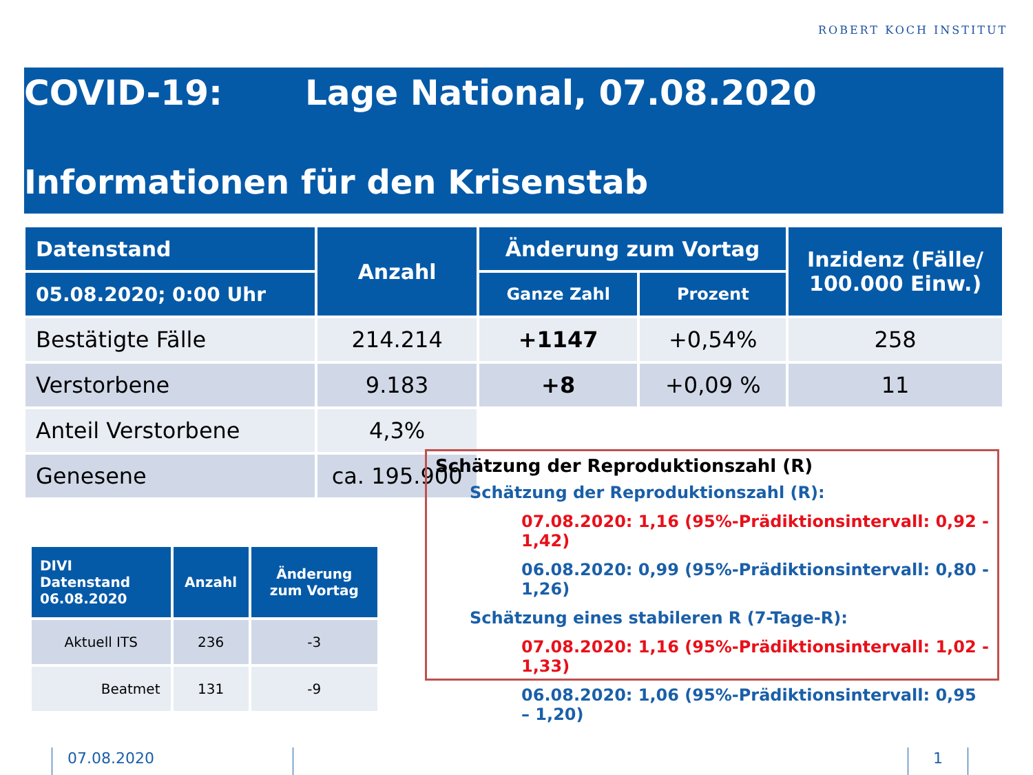ROBERT KOCH INSTITUT
COVID-19: Lage National, 07.08.2020
Informationen für den Krisenstab
| Datenstand | Anzahl | Änderung zum Vortag | | Inzidenz (Fälle/ 100.000 Einw.) |
| --- | --- | --- | --- | --- |
| 05.08.2020; 0:00 Uhr | | Ganze Zahl | Prozent | |
| Bestätigte Fälle | 214.214 | +1147 | +0,54% | 258 |
| Verstorbene | 9.183 | +8 | +0,09 % | 11 |
| Anteil Verstorbene | 4,3% | | | |
| Genesene | ca. 195.900 | | | |
| DIVI Datenstand 06.08.2020 | Anzahl | Änderung zum Vortag |
| --- | --- | --- |
| Aktuell ITS | 236 | -3 |
| Beatmet | 131 | -9 |
Schätzung der Reproduktionszahl (R)
Schätzung der Reproduktionszahl (R):
07.08.2020: 1,16 (95%-Prädiktionsintervall: 0,92 - 1,42)
06.08.2020: 0,99 (95%-Prädiktionsintervall: 0,80 - 1,26)
Schätzung eines stabileren R (7-Tage-R):
07.08.2020: 1,16 (95%-Prädiktionsintervall: 1,02 - 1,33)
06.08.2020: 1,06 (95%-Prädiktionsintervall: 0,95 – 1,20)
07.08.2020 1